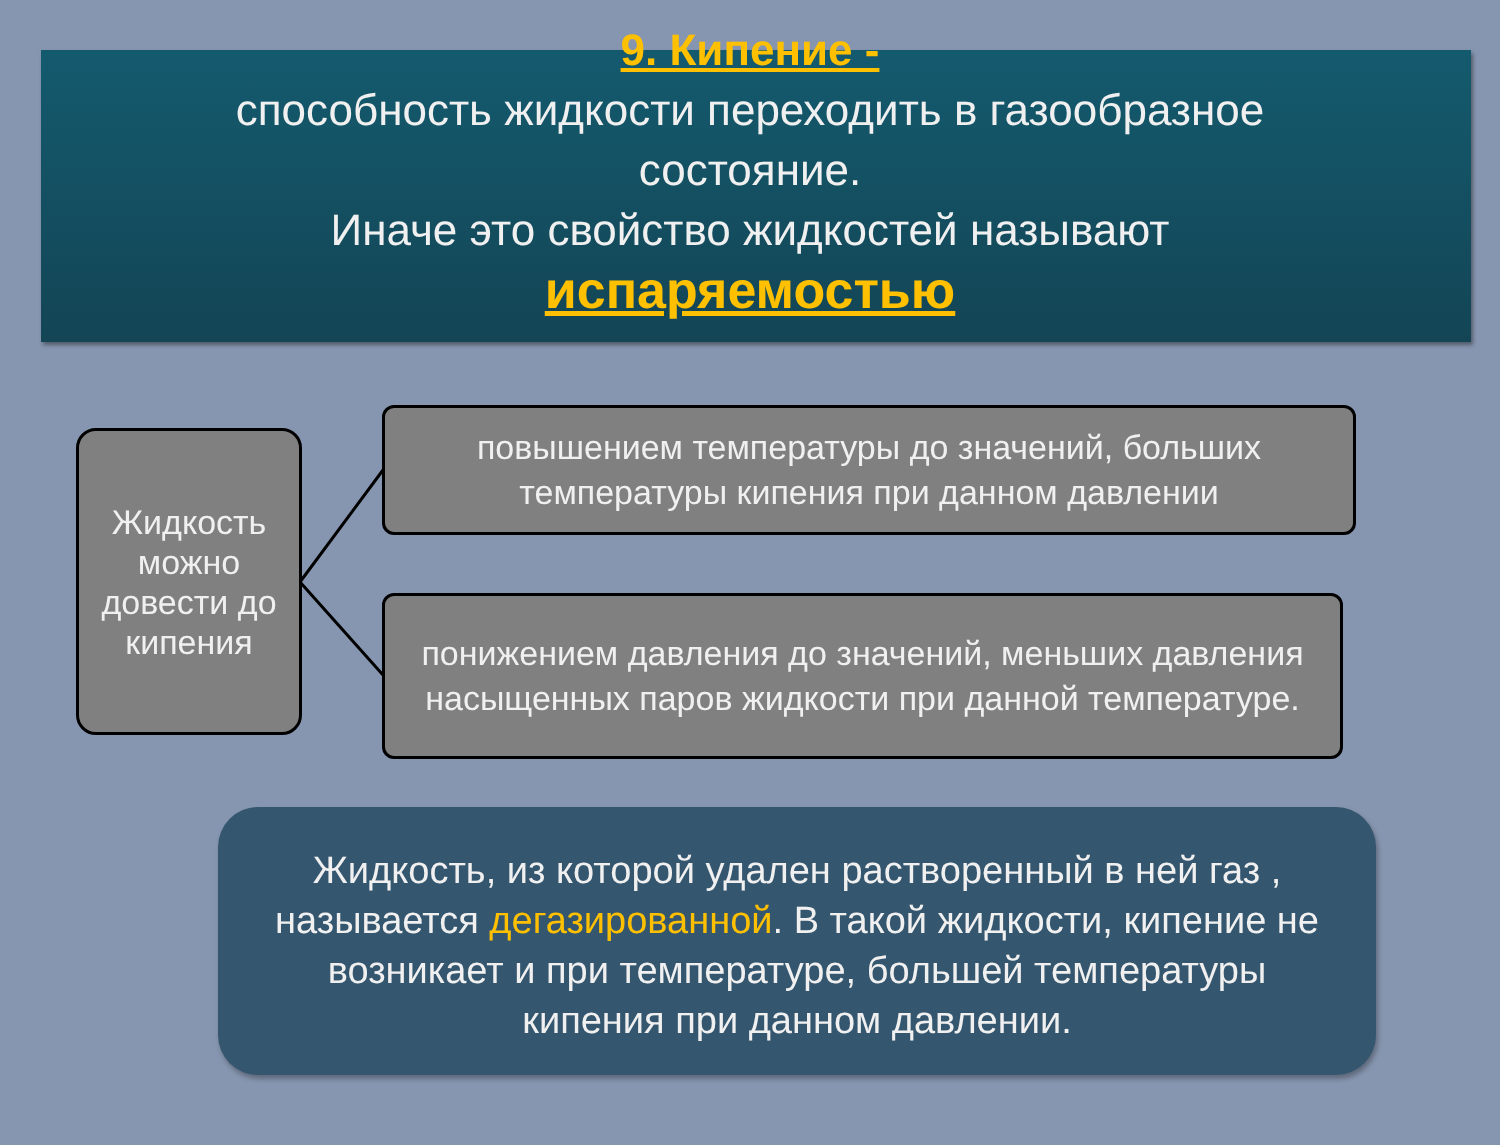9. Кипение -
способность жидкости переходить в газообразное
состояние.
Иначе это свойство жидкостей называют
испаряемостью
Жидкость можно довести до кипения
повышением температуры до значений, больших температуры кипения при данном давлении
понижением давления до значений, меньших давления насыщенных паров жидкости при данной температуре.
Жидкость, из которой удален растворенный в ней газ , называется дегазированной. В такой жидкости, кипение не возникает и при температуре, большей температуры кипения при данном давлении.